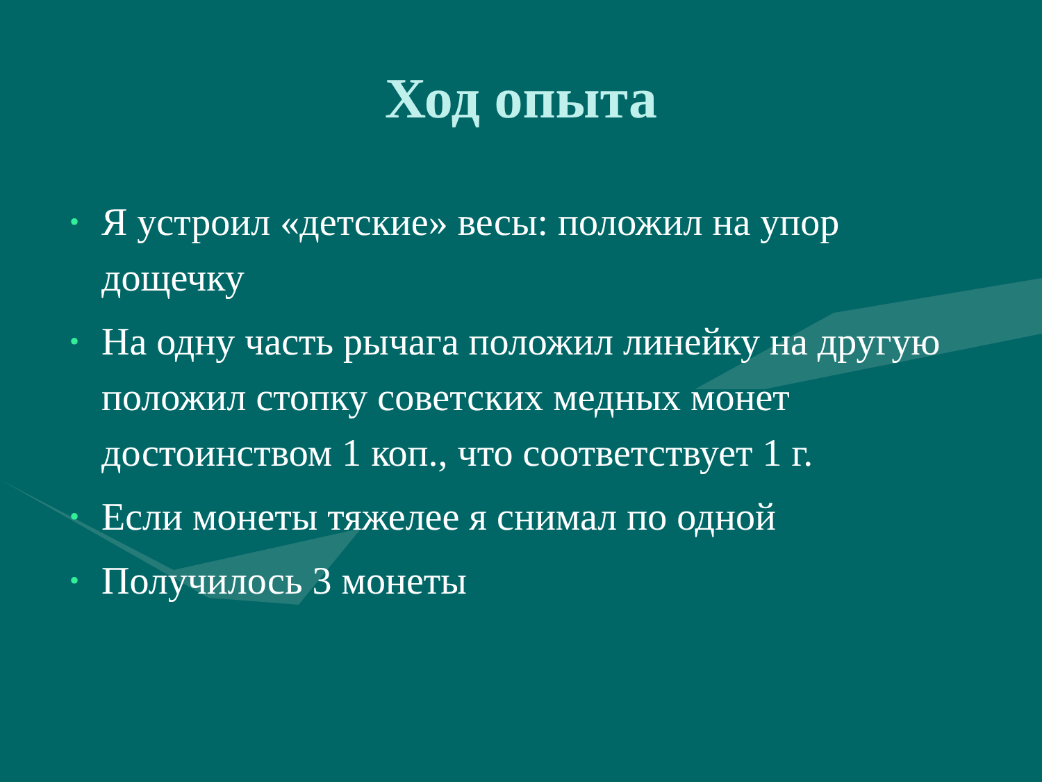Ход опыта
• Я устроил «детские» весы: положил на упор дощечку
• На одну часть рычага положил линейку на другую положил стопку советских медных монет достоинством 1 коп., что соответствует 1 г.
• Если монеты тяжелее я снимал по одной
• Получилось 3 монеты